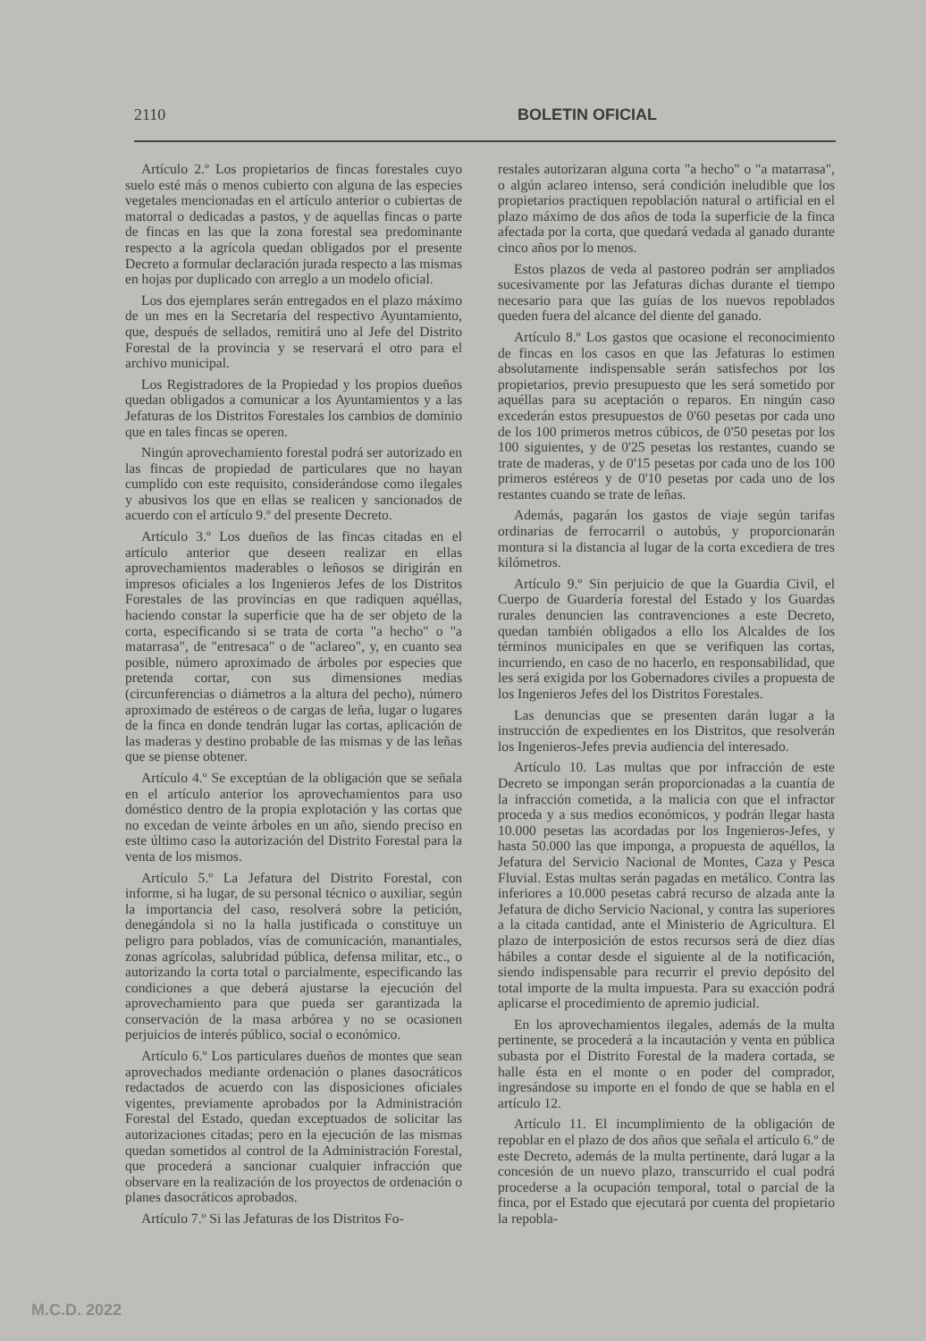2110 BOLETIN OFICIAL
Artículo 2.º Los propietarios de fincas forestales cuyo suelo esté más o menos cubierto con alguna de las especies vegetales mencionadas en el artículo anterior o cubiertas de matorral o dedicadas a pastos, y de aquellas fincas o parte de fincas en las que la zona forestal sea predominante respecto a la agrícola quedan obligados por el presente Decreto a formular declaración jurada respecto a las mismas en hojas por duplicado con arreglo a un modelo oficial.
Los dos ejemplares serán entregados en el plazo máximo de un mes en la Secretaría del respectivo Ayuntamiento, que, después de sellados, remitirá uno al Jefe del Distrito Forestal de la provincia y se reservará el otro para el archivo municipal.
Los Registradores de la Propiedad y los propios dueños quedan obligados a comunicar a los Ayuntamientos y a las Jefaturas de los Distritos Forestales los cambios de dominio que en tales fincas se operen.
Ningún aprovechamiento forestal podrá ser autorizado en las fincas de propiedad de particulares que no hayan cumplido con este requisito, considerándose como ilegales y abusivos los que en ellas se realicen y sancionados de acuerdo con el artículo 9.º del presente Decreto.
Artículo 3.º Los dueños de las fincas citadas en el artículo anterior que deseen realizar en ellas aprovechamientos maderables o leñosos se dirigirán en impresos oficiales a los Ingenieros Jefes de los Distritos Forestales de las provincias en que radiquen aquéllas, haciendo constar la superficie que ha de ser objeto de la corta, especificando si se trata de corta "a hecho" o "a matarrasa", de "entresaca" o de "aclareo", y, en cuanto sea posible, número aproximado de árboles por especies que pretenda cortar, con sus dimensiones medias (circunferencias o diámetros a la altura del pecho), número aproximado de estéreos o de cargas de leña, lugar o lugares de la finca en donde tendrán lugar las cortas, aplicación de las maderas y destino probable de las mismas y de las leñas que se piense obtener.
Artículo 4.º Se exceptúan de la obligación que se señala en el artículo anterior los aprovechamientos para uso doméstico dentro de la propia explotación y las cortas que no excedan de veinte árboles en un año, siendo preciso en este último caso la autorización del Distrito Forestal para la venta de los mismos.
Artículo 5.º La Jefatura del Distrito Forestal, con informe, si ha lugar, de su personal técnico o auxiliar, según la importancia del caso, resolverá sobre la petición, denegándola si no la halla justificada o constituye un peligro para poblados, vías de comunicación, manantiales, zonas agrícolas, salubridad pública, defensa militar, etc., o autorizando la corta total o parcialmente, especificando las condiciones a que deberá ajustarse la ejecución del aprovechamiento para que pueda ser garantizada la conservación de la masa arbórea y no se ocasionen perjuicios de interés público, social o económico.
Artículo 6.º Los particulares dueños de montes que sean aprovechados mediante ordenación o planes dasocráticos redactados de acuerdo con las disposiciones oficiales vigentes, previamente aprobados por la Administración Forestal del Estado, quedan exceptuados de solicitar las autorizaciones citadas; pero en la ejecución de las mismas quedan sometidos al control de la Administración Forestal, que procederá a sancionar cualquier infracción que observare en la realización de los proyectos de ordenación o planes dasocráticos aprobados.
Artículo 7.º Si las Jefaturas de los Distritos Fo-
restales autorizaran alguna corta "a hecho" o "a matarrasa", o algún aclareo intenso, será condición ineludible que los propietarios practiquen repoblación natural o artificial en el plazo máximo de dos años de toda la superficie de la finca afectada por la corta, que quedará vedada al ganado durante cinco años por lo menos.
Estos plazos de veda al pastoreo podrán ser ampliados sucesivamente por las Jefaturas dichas durante el tiempo necesario para que las guías de los nuevos repoblados queden fuera del alcance del diente del ganado.
Artículo 8.º Los gastos que ocasione el reconocimiento de fincas en los casos en que las Jefaturas lo estimen absolutamente indispensable serán satisfechos por los propietarios, previo presupuesto que les será sometido por aquéllas para su aceptación o reparos. En ningún caso excederán estos presupuestos de 0'60 pesetas por cada uno de los 100 primeros metros cúbicos, de 0'50 pesetas por los 100 siguientes, y de 0'25 pesetas los restantes, cuando se trate de maderas, y de 0'15 pesetas por cada uno de los 100 primeros estéreos y de 0'10 pesetas por cada uno de los restantes cuando se trate de leñas.
Además, pagarán los gastos de viaje según tarifas ordinarias de ferrocarril o autobús, y proporcionarán montura si la distancia al lugar de la corta excediera de tres kilómetros.
Artículo 9.º Sin perjuicio de que la Guardia Civil, el Cuerpo de Guardería forestal del Estado y los Guardas rurales denuncien las contravenciones a este Decreto, quedan también obligados a ello los Alcaldes de los términos municipales en que se verifiquen las cortas, incurriendo, en caso de no hacerlo, en responsabilidad, que les será exigida por los Gobernadores civiles a propuesta de los Ingenieros Jefes del los Distritos Forestales.
Las denuncias que se presenten darán lugar a la instrucción de expedientes en los Distritos, que resolverán los Ingenieros-Jefes previa audiencia del interesado.
Artículo 10. Las multas que por infracción de este Decreto se impongan serán proporcionadas a la cuantía de la infracción cometida, a la malicia con que el infractor proceda y a sus medios económicos, y podrán llegar hasta 10.000 pesetas las acordadas por los Ingenieros-Jefes, y hasta 50.000 las que imponga, a propuesta de aquéllos, la Jefatura del Servicio Nacional de Montes, Caza y Pesca Fluvial. Estas multas serán pagadas en metálico. Contra las inferiores a 10.000 pesetas cabrá recurso de alzada ante la Jefatura de dicho Servicio Nacional, y contra las superiores a la citada cantidad, ante el Ministerio de Agricultura. El plazo de interposición de estos recursos será de diez días hábiles a contar desde el siguiente al de la notificación, siendo indispensable para recurrir el previo depósito del total importe de la multa impuesta. Para su exacción podrá aplicarse el procedimiento de apremio judicial.
En los aprovechamientos ilegales, además de la multa pertinente, se procederá a la incautación y venta en pública subasta por el Distrito Forestal de la madera cortada, se halle ésta en el monte o en poder del comprador, ingresándose su importe en el fondo de que se habla en el artículo 12.
Artículo 11. El incumplimiento de la obligación de repoblar en el plazo de dos años que señala el artículo 6.º de este Decreto, además de la multa pertinente, dará lugar a la concesión de un nuevo plazo, transcurrido el cual podrá procederse a la ocupación temporal, total o parcial de la finca, por el Estado que ejecutará por cuenta del propietario la repobla-
M.C.D. 2022